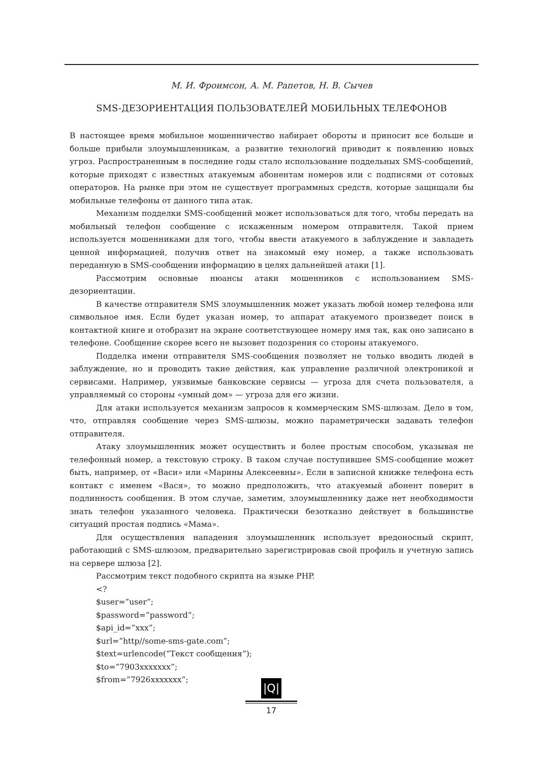М. И. Фроимсон, А. М. Рапетов, Н. В. Сычев
SMS-ДЕЗОРИЕНТАЦИЯ ПОЛЬЗОВАТЕЛЕЙ МОБИЛЬНЫХ ТЕЛЕФОНОВ
В настоящее время мобильное мошенничество набирает обороты и приносит все больше и больше прибыли злоумышленникам, а развитие технологий приводит к появлению новых угроз. Распространенным в последние годы стало использование поддельных SMS-сообщений, которые приходят с известных атакуемым абонентам номеров или с подписями от сотовых операторов. На рынке при этом не существует программных средств, которые защищали бы мобильные телефоны от данного типа атак.
Механизм подделки SMS-сообщений может использоваться для того, чтобы передать на мобильный телефон сообщение с искаженным номером отправителя. Такой прием используется мошенниками для того, чтобы ввести атакуемого в заблуждение и завладеть ценной информацией, получив ответ на знакомый ему номер, а также использовать переданную в SMS-сообщении информацию в целях дальнейшей атаки [1].
Рассмотрим основные нюансы атаки мошенников с использованием SMS-дезориентации.
В качестве отправителя SMS злоумышленник может указать любой номер телефона или символьное имя. Если будет указан номер, то аппарат атакуемого произведет поиск в контактной книге и отобразит на экране соответствующее номеру имя так, как оно записано в телефоне. Сообщение скорее всего не вызовет подозрения со стороны атакуемого.
Подделка имени отправителя SMS-сообщения позволяет не только вводить людей в заблуждение, но и проводить такие действия, как управление различной электроникой и сервисами. Например, уязвимые банковские сервисы — угроза для счета пользователя, а управляемый со стороны «умный дом» — угроза для его жизни.
Для атаки используется механизм запросов к коммерческим SMS-шлюзам. Дело в том, что, отправляя сообщение через SMS-шлюзы, можно параметрически задавать телефон отправителя.
Атаку злоумышленник может осуществить и более простым способом, указывая не телефонный номер, а текстовую строку. В таком случае поступившее SMS-сообщение может быть, например, от «Васи» или «Марины Алексеевны». Если в записной книжке телефона есть контакт с именем «Вася», то можно предположить, что атакуемый абонент поверит в подлинность сообщения. В этом случае, заметим, злоумышленнику даже нет необходимости знать телефон указанного человека. Практически безотказно действует в большинстве ситуаций простая подпись «Мама».
Для осуществления нападения злоумышленник использует вредоносный скрипт, работающий с SMS-шлюзом, предварительно зарегистрировав свой профиль и учетную запись на сервере шлюза [2].
Рассмотрим текст подобного скрипта на языке PHP.
<?
$user=”user”;
$password=”password”;
$api_id=”xxx”;
$url=”http//some-sms-gate.com”;
$text=urlencode(“Текст сообщения”);
$to=”7903xxxxxxx”;
$from=”7926xxxxxxx”;
|Q|
17